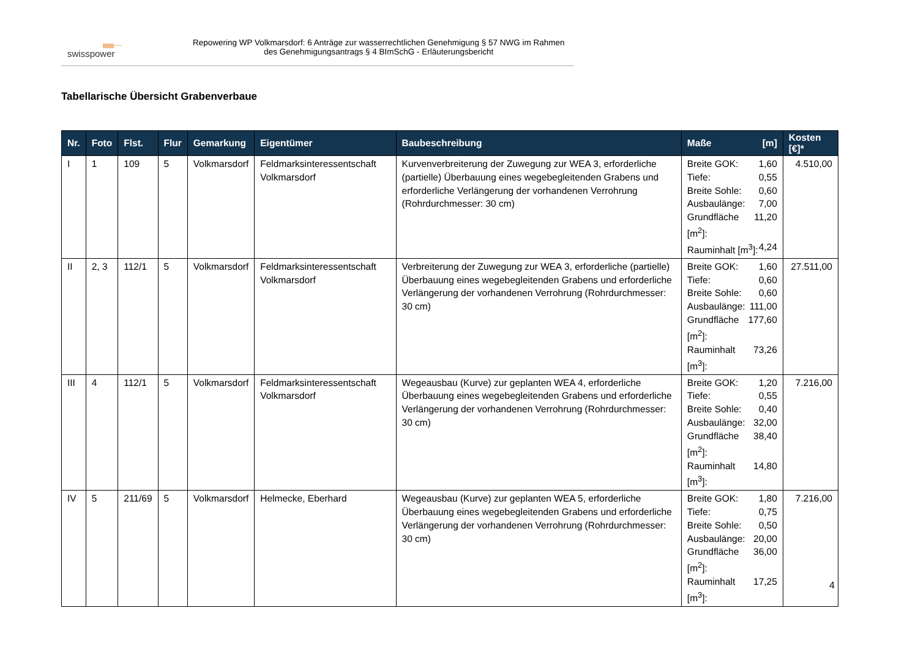||||||||·····
swisspower
Repowering WP Volkmarsdorf: 6 Anträge zur wasserrechtlichen Genehmigung § 57 NWG im Rahmen
des Genehmigungsantrags § 4 BImSchG - Erläuterungsbericht
Tabellarische Übersicht Grabenverbaue
| Nr. | Foto | Flst. | Flur | Gemarkung | Eigentümer | Baubeschreibung | Maße [m] | Kosten [€]* |
| --- | --- | --- | --- | --- | --- | --- | --- | --- |
| I | 1 | 109 | 5 | Volkmarsdorf | Feldmarksinteressentschaft Volkmarsdorf | Kurvenverbreiterung der Zuwegung zur WEA 3, erforderliche (partielle) Überbauung eines wegebegleitenden Grabens und erforderliche Verlängerung der vorhandenen Verrohrung (Rohrdurchmesser: 30 cm) | Breite GOK: 1,60 Tiefe: 0,55 Breite Sohle: 0,60 Ausbaulänge: 7,00 Grundfläche [m<sup>2</sup>]: 11,20 Rauminhalt [m<sup>3</sup>]: 4,24 | 4.510,00 |
| II | 2, 3 | 112/1 | 5 | Volkmarsdorf | Feldmarksinteressentschaft Volkmarsdorf | Verbreiterung der Zuwegung zur WEA 3, erforderliche (partielle) Überbauung eines wegebegleitenden Grabens und erforderliche Verlängerung der vorhandenen Verrohrung (Rohrdurchmesser: 30 cm) | Breite GOK: 1,60 Tiefe: 0,60 Breite Sohle: 0,60 Ausbaulänge: 111,00 Grundfläche [m<sup>2</sup>]: 177,60 Rauminhalt [m<sup>3</sup>]: 73,26 | 27.511,00 |
| III | 4 | 112/1 | 5 | Volkmarsdorf | Feldmarksinteressentschaft Volkmarsdorf | Wegeausbau (Kurve) zur geplanten WEA 4, erforderliche Überbauung eines wegebegleitenden Grabens und erforderliche Verlängerung der vorhandenen Verrohrung (Rohrdurchmesser: 30 cm) | Breite GOK: 1,20 Tiefe: 0,55 Breite Sohle: 0,40 Ausbaulänge: 32,00 Grundfläche [m<sup>2</sup>]: 38,40 Rauminhalt [m<sup>3</sup>]: 14,80 | 7.216,00 |
| IV | 5 | 211/69 | 5 | Volkmarsdorf | Helmecke, Eberhard | Wegeausbau (Kurve) zur geplanten WEA 5, erforderliche Überbauung eines wegebegleitenden Grabens und erforderliche Verlängerung der vorhandenen Verrohrung (Rohrdurchmesser: 30 cm) | Breite GOK: 1,80 Tiefe: 0,75 Breite Sohle: 0,50 Ausbaulänge: 20,00 Grundfläche [m<sup>2</sup>]: 36,00 Rauminhalt [m<sup>3</sup>]: 17,25 | 7.216,00 |
4